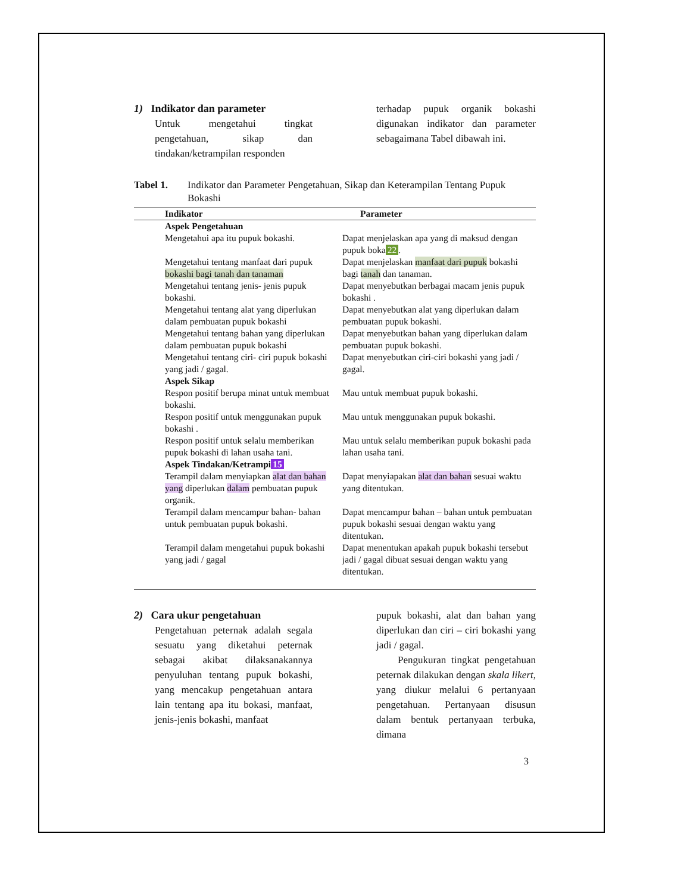1) Indikator dan parameter
Untuk mengetahui tingkat pengetahuan, sikap dan tindakan/ketrampilan responden
terhadap pupuk organik bokashi digunakan indikator dan parameter sebagaimana Tabel dibawah ini.
Tabel 1. Indikator dan Parameter Pengetahuan, Sikap dan Keterampilan Tentang Pupuk Bokashi
| Indikator | Parameter |
| --- | --- |
| Aspek Pengetahuan | |
| Mengetahui apa itu pupuk bokashi. | Dapat menjelaskan apa yang di maksud dengan pupuk boka 22 . |
| Mengetahui tentang manfaat dari pupuk bokashi bagi tanah dan tanaman | Dapat menjelaskan manfaat dari pupuk bokashi bagi tanah dan tanaman. |
| Mengetahui tentang jenis- jenis pupuk bokashi. | Dapat menyebutkan berbagai macam jenis pupuk bokashi . |
| Mengetahui tentang alat yang diperlukan dalam pembuatan pupuk bokashi Mengetahui tentang bahan yang diperlukan dalam pembuatan pupuk bokashi Mengetahui tentang ciri- ciri pupuk bokashi yang jadi / gagal. | Dapat menyebutkan alat yang diperlukan dalam pembuatan pupuk bokashi. Dapat menyebutkan bahan yang diperlukan dalam pembuatan pupuk bokashi. Dapat menyebutkan ciri-ciri bokashi yang jadi / gagal. |
| Aspek Sikap | |
| Respon positif berupa minat untuk membuat bokashi. | Mau untuk membuat pupuk bokashi. |
| Respon positif untuk menggunakan pupuk bokashi . | Mau untuk menggunakan pupuk bokashi. |
| Respon positif untuk selalu memberikan pupuk bokashi di lahan usaha tani. | Mau untuk selalu memberikan pupuk bokashi pada lahan usaha tani. |
| Aspek Tindakan/Ketrampi 15 | |
| Terampil dalam menyiapkan alat dan bahan yang diperlukan dalam pembuatan pupuk organik. | Dapat menyiapakan alat dan bahan sesuai waktu yang ditentukan. |
| Terampil dalam mencampur bahan- bahan untuk pembuatan pupuk bokashi. | Dapat mencampur bahan – bahan untuk pembuatan pupuk bokashi sesuai dengan waktu yang ditentukan. |
| Terampil dalam mengetahui pupuk bokashi yang jadi / gagal | Dapat menentukan apakah pupuk bokashi tersebut jadi / gagal dibuat sesuai dengan waktu yang ditentukan. |
2) Cara ukur pengetahuan
Pengetahuan peternak adalah segala sesuatu yang diketahui peternak sebagai akibat dilaksanakannya penyuluhan tentang pupuk bokashi, yang mencakup pengetahuan antara lain tentang apa itu bokasi, manfaat, jenis-jenis bokashi, manfaat
pupuk bokashi, alat dan bahan yang diperlukan dan ciri – ciri bokashi yang jadi / gagal.
Pengukuran tingkat pengetahuan peternak dilakukan dengan skala likert, yang diukur melalui 6 pertanyaan pengetahuan. Pertanyaan disusun dalam bentuk pertanyaan terbuka, dimana
3